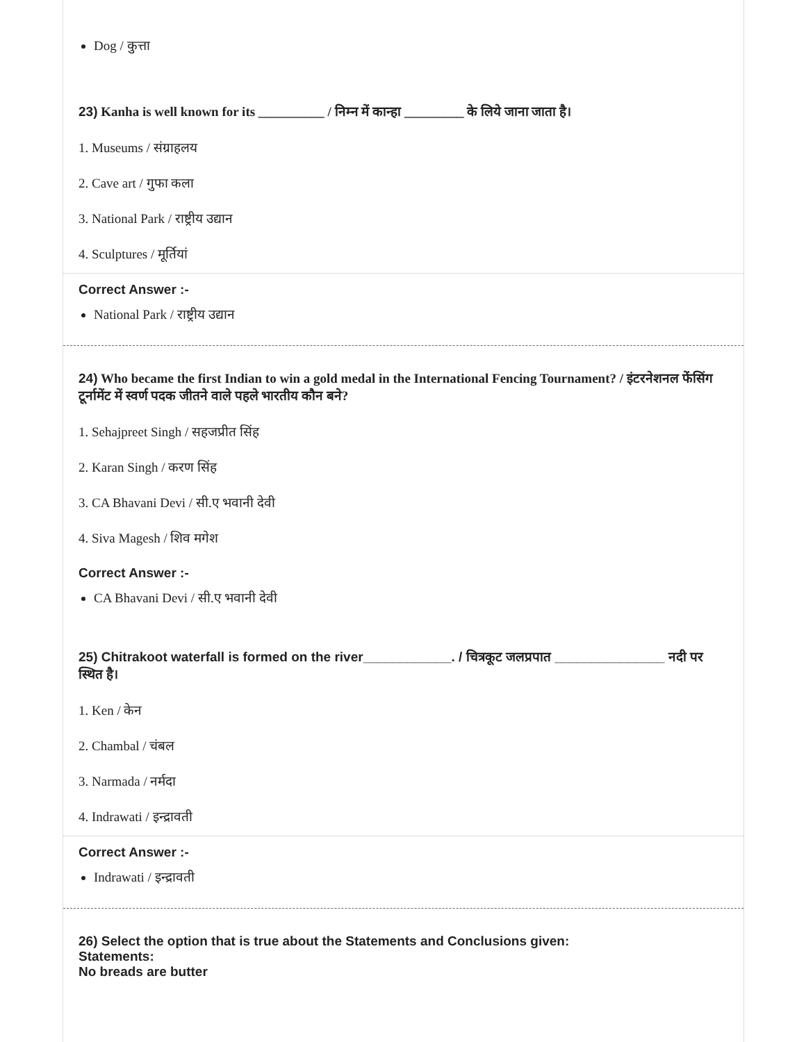Dog / कुत्ता
23) Kanha is well known for its __________ / निम्न में कान्हा _________ के लिये जाना जाता है।
1. Museums / संग्राहलय
2. Cave art / गुफा कला
3. National Park / राष्ट्रीय उद्यान
4. Sculptures / मूर्तियां
Correct Answer :-
National Park / राष्ट्रीय उद्यान
24) Who became the first Indian to win a gold medal in the International Fencing Tournament? / इंटरनेशनल फेंसिंग टूर्नामेंट में स्वर्ण पदक जीतने वाले पहले भारतीय कौन बने?
1. Sehajpreet Singh / सहजप्रीत सिंह
2. Karan Singh / करण सिंह
3. CA Bhavani Devi / सी.ए भवानी देवी
4. Siva Magesh / शिव मगेश
Correct Answer :-
CA Bhavani Devi / सी.ए भवानी देवी
25) Chitrakoot waterfall is formed on the river____________. / चित्रकूट जलप्रपात _______________ नदी पर स्थित है।
1. Ken / केन
2. Chambal / चंबल
3. Narmada / नर्मदा
4. Indrawati / इन्द्रावती
Correct Answer :-
Indrawati / इन्द्रावती
26) Select the option that is true about the Statements and Conclusions given:
Statements:
No breads are butter